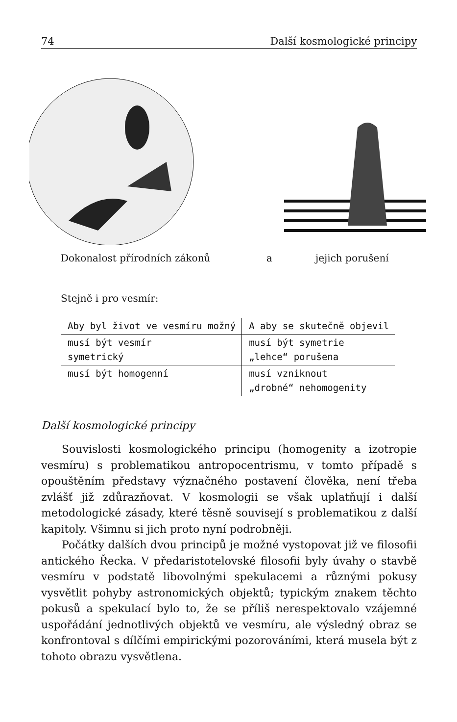74 Další kosmologické principy
Dokonalost přírodních zákonů a jejich porušení
Stejně i pro vesmír:
| Aby byl život ve vesmíru možný | A aby se skutečně objevil |
| --- | --- |
| musí být vesmír symetrický | musí být symetrie „lehce“ porušena |
| musí být homogenní | musí vzniknout „drobné“ nehomogenity |
Další kosmologické principy
Souvislosti kosmologického principu (homogenity a izotropie vesmíru) s problematikou antropocentrismu, v tomto případě s opouštěním představy význačného postavení člověka, není třeba zvlášť již zdůrazňovat. V kosmologii se však uplatňují i další metodologické zásady, které těsně souvisejí s problematikou z další kapitoly. Všimnu si jich proto nyní podrobněji.
Počátky dalších dvou principů je možné vystopovat již ve filosofii antického Řecka. V předaristotelovské filosofii byly úvahy o stavbě vesmíru v podstatě libovolnými spekulacemi a různými pokusy vysvětlit pohyby astronomických objektů; typickým znakem těchto pokusů a spekulací bylo to, že se příliš nerespektovalo vzájemné uspořádání jednotlivých objektů ve vesmíru, ale výsledný obraz se konfrontoval s dílčími empirickými pozorováními, která musela být z tohoto obrazu vysvětlena.